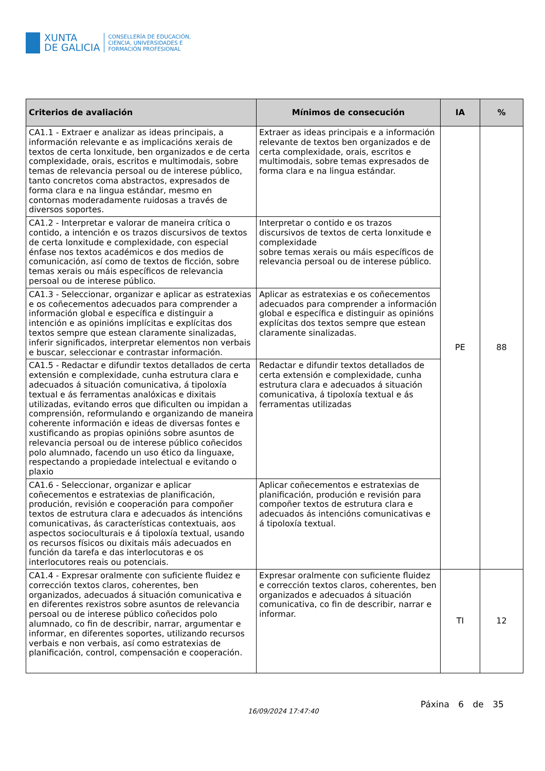XUNTA
DE GALICIA
CONSELLERÍA DE EDUCACIÓN,
CIENCIA, UNIVERSIDADES E
FORMACIÓN PROFESIONAL
| Criterios de avaliación | Mínimos de consecución | IA | % |
| --- | --- | --- | --- |
| CA1.1 - Extraer e analizar as ideas principais, a información relevante e as implicacións xerais de textos de certa lonxitude, ben organizados e de certa complexidade, orais, escritos e multimodais, sobre temas de relevancia persoal ou de interese público, tanto concretos coma abstractos, expresados de forma clara e na lingua estándar, mesmo en contornas moderadamente ruidosas a través de diversos soportes. | Extraer as ideas principais e a información relevante de textos ben organizados e de certa complexidade, orais, escritos e multimodais, sobre temas expresados de forma clara e na lingua estándar. | PE | 88 |
| CA1.2 - Interpretar e valorar de maneira crítica o contido, a intención e os trazos discursivos de textos de certa lonxitude e complexidade, con especial énfase nos textos académicos e dos medios de comunicación, así como de textos de ficción, sobre temas xerais ou máis específicos de relevancia persoal ou de interese público. | Interpretar o contido e os trazos discursivos de textos de certa lonxitude e complexidade sobre temas xerais ou máis específicos de relevancia persoal ou de interese público. | | |
| CA1.3 - Seleccionar, organizar e aplicar as estratexias e os coñecementos adecuados para comprender a información global e específica e distinguir a intención e as opinións implícitas e explícitas dos textos sempre que estean claramente sinalizadas, inferir significados, interpretar elementos non verbais e buscar, seleccionar e contrastar información. | Aplicar as estratexias e os coñecementos adecuados para comprender a información global e específica e distinguir as opinións explícitas dos textos sempre que estean claramente sinalizadas. | | |
| CA1.5 - Redactar e difundir textos detallados de certa extensión e complexidade, cunha estrutura clara e adecuados á situación comunicativa, á tipoloxía textual e ás ferramentas analóxicas e dixitais utilizadas, evitando erros que dificulten ou impidan a comprensión, reformulando e organizando de maneira coherente información e ideas de diversas fontes e xustificando as propias opinións sobre asuntos de relevancia persoal ou de interese público coñecidos polo alumnado, facendo un uso ético da linguaxe, respectando a propiedade intelectual e evitando o plaxio | Redactar e difundir textos detallados de certa extensión e complexidade, cunha estrutura clara e adecuados á situación comunicativa, á tipoloxía textual e ás ferramentas utilizadas | | |
| CA1.6 - Seleccionar, organizar e aplicar coñecementos e estratexias de planificación, produción, revisión e cooperación para compoñer textos de estrutura clara e adecuados ás intencións comunicativas, ás características contextuais, aos aspectos socioculturais e á tipoloxía textual, usando os recursos físicos ou dixitais máis adecuados en función da tarefa e das interlocutoras e os interlocutores reais ou potenciais. | Aplicar coñecementos e estratexias de planificación, produción e revisión para compoñer textos de estrutura clara e adecuados ás intencións comunicativas e á tipoloxía textual. | | |
| CA1.4 - Expresar oralmente con suficiente fluidez e corrección textos claros, coherentes, ben organizados, adecuados á situación comunicativa e en diferentes rexistros sobre asuntos de relevancia persoal ou de interese público coñecidos polo alumnado, co fin de describir, narrar, argumentar e informar, en diferentes soportes, utilizando recursos verbais e non verbais, así como estratexias de planificación, control, compensación e cooperación. | Expresar oralmente con suficiente fluidez e corrección textos claros, coherentes, ben organizados e adecuados á situación comunicativa, co fin de describir, narrar e informar. | TI | 12 |
16/09/2024 17:47:40
Páxina 6 de 35